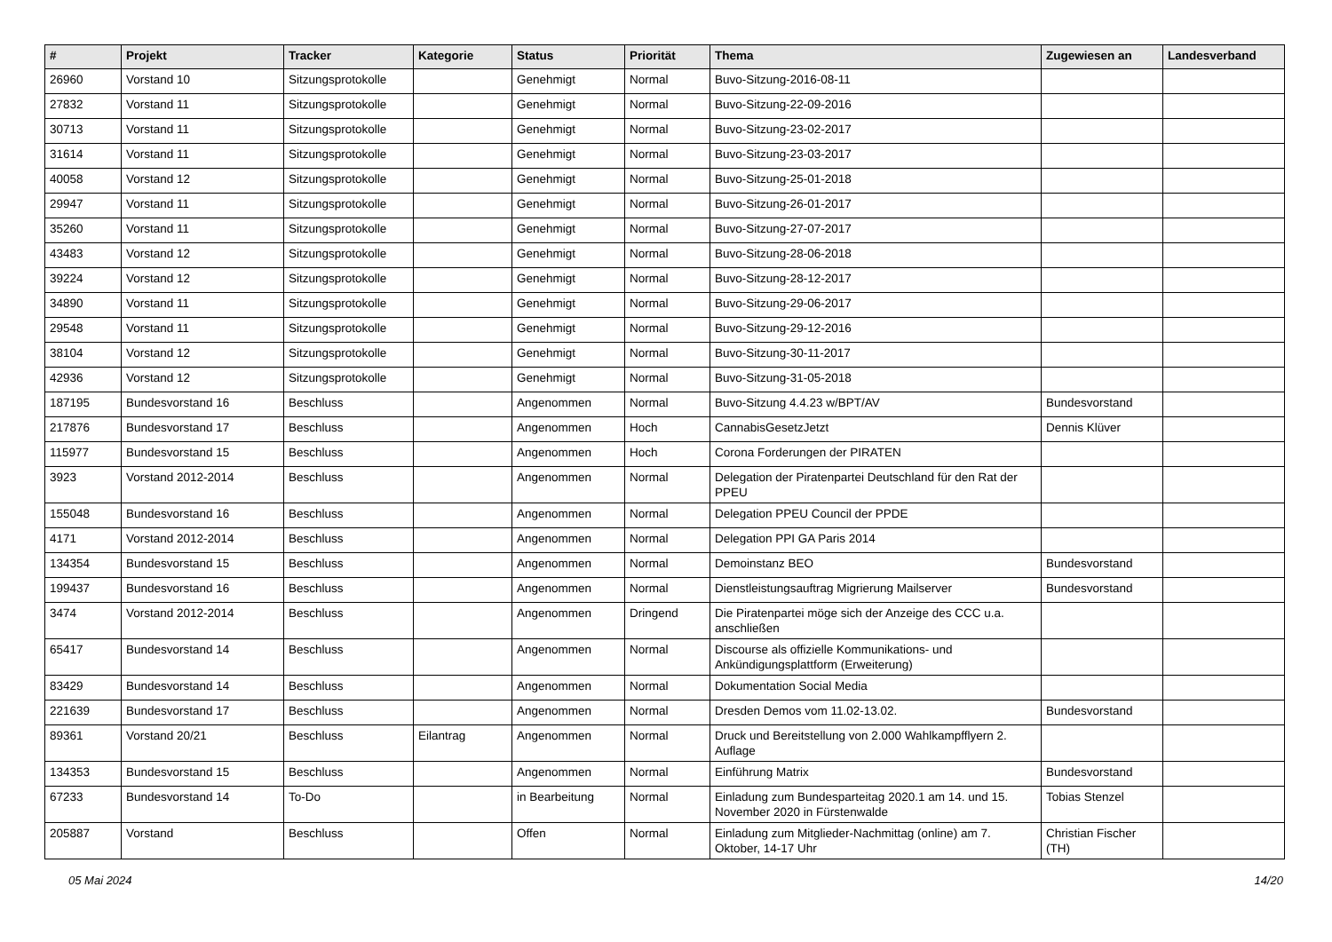| # | Projekt | Tracker | Kategorie | Status | Priorität | Thema | Zugewiesen an | Landesverband |
| --- | --- | --- | --- | --- | --- | --- | --- | --- |
| 26960 | Vorstand 10 | Sitzungsprotokolle | | Genehmigt | Normal | Buvo-Sitzung-2016-08-11 | | |
| 27832 | Vorstand 11 | Sitzungsprotokolle | | Genehmigt | Normal | Buvo-Sitzung-22-09-2016 | | |
| 30713 | Vorstand 11 | Sitzungsprotokolle | | Genehmigt | Normal | Buvo-Sitzung-23-02-2017 | | |
| 31614 | Vorstand 11 | Sitzungsprotokolle | | Genehmigt | Normal | Buvo-Sitzung-23-03-2017 | | |
| 40058 | Vorstand 12 | Sitzungsprotokolle | | Genehmigt | Normal | Buvo-Sitzung-25-01-2018 | | |
| 29947 | Vorstand 11 | Sitzungsprotokolle | | Genehmigt | Normal | Buvo-Sitzung-26-01-2017 | | |
| 35260 | Vorstand 11 | Sitzungsprotokolle | | Genehmigt | Normal | Buvo-Sitzung-27-07-2017 | | |
| 43483 | Vorstand 12 | Sitzungsprotokolle | | Genehmigt | Normal | Buvo-Sitzung-28-06-2018 | | |
| 39224 | Vorstand 12 | Sitzungsprotokolle | | Genehmigt | Normal | Buvo-Sitzung-28-12-2017 | | |
| 34890 | Vorstand 11 | Sitzungsprotokolle | | Genehmigt | Normal | Buvo-Sitzung-29-06-2017 | | |
| 29548 | Vorstand 11 | Sitzungsprotokolle | | Genehmigt | Normal | Buvo-Sitzung-29-12-2016 | | |
| 38104 | Vorstand 12 | Sitzungsprotokolle | | Genehmigt | Normal | Buvo-Sitzung-30-11-2017 | | |
| 42936 | Vorstand 12 | Sitzungsprotokolle | | Genehmigt | Normal | Buvo-Sitzung-31-05-2018 | | |
| 187195 | Bundesvorstand 16 | Beschluss | | Angenommen | Normal | Buvo-Sitzung 4.4.23 w/BPT/AV | Bundesvorstand | |
| 217876 | Bundesvorstand 17 | Beschluss | | Angenommen | Hoch | CannabisGesetzJetzt | Dennis Klüver | |
| 115977 | Bundesvorstand 15 | Beschluss | | Angenommen | Hoch | Corona Forderungen der PIRATEN | | |
| 3923 | Vorstand 2012-2014 | Beschluss | | Angenommen | Normal | Delegation der Piratenpartei Deutschland für den Rat der PPEU | | |
| 155048 | Bundesvorstand 16 | Beschluss | | Angenommen | Normal | Delegation PPEU Council der PPDE | | |
| 4171 | Vorstand 2012-2014 | Beschluss | | Angenommen | Normal | Delegation PPI GA Paris 2014 | | |
| 134354 | Bundesvorstand 15 | Beschluss | | Angenommen | Normal | Demoinstanz BEO | Bundesvorstand | |
| 199437 | Bundesvorstand 16 | Beschluss | | Angenommen | Normal | Dienstleistungsauftrag Migrierung Mailserver | Bundesvorstand | |
| 3474 | Vorstand 2012-2014 | Beschluss | | Angenommen | Dringend | Die Piratenpartei möge sich der Anzeige des CCC u.a. anschließen | | |
| 65417 | Bundesvorstand 14 | Beschluss | | Angenommen | Normal | Discourse als offizielle Kommunikations- und Ankündigungsplattform (Erweiterung) | | |
| 83429 | Bundesvorstand 14 | Beschluss | | Angenommen | Normal | Dokumentation Social Media | | |
| 221639 | Bundesvorstand 17 | Beschluss | | Angenommen | Normal | Dresden Demos vom 11.02-13.02. | Bundesvorstand | |
| 89361 | Vorstand 20/21 | Beschluss | Eilantrag | Angenommen | Normal | Druck und Bereitstellung von 2.000 Wahlkampfflyern 2. Auflage | | |
| 134353 | Bundesvorstand 15 | Beschluss | | Angenommen | Normal | Einführung Matrix | Bundesvorstand | |
| 67233 | Bundesvorstand 14 | To-Do | | in Bearbeitung | Normal | Einladung zum Bundesparteitag 2020.1 am 14. und 15. November 2020 in Fürstenwalde | Tobias Stenzel | |
| 205887 | Vorstand | Beschluss | | Offen | Normal | Einladung zum Mitglieder-Nachmittag (online) am 7. Oktober, 14-17 Uhr | Christian Fischer (TH) | |
05 Mai 2024 14/20